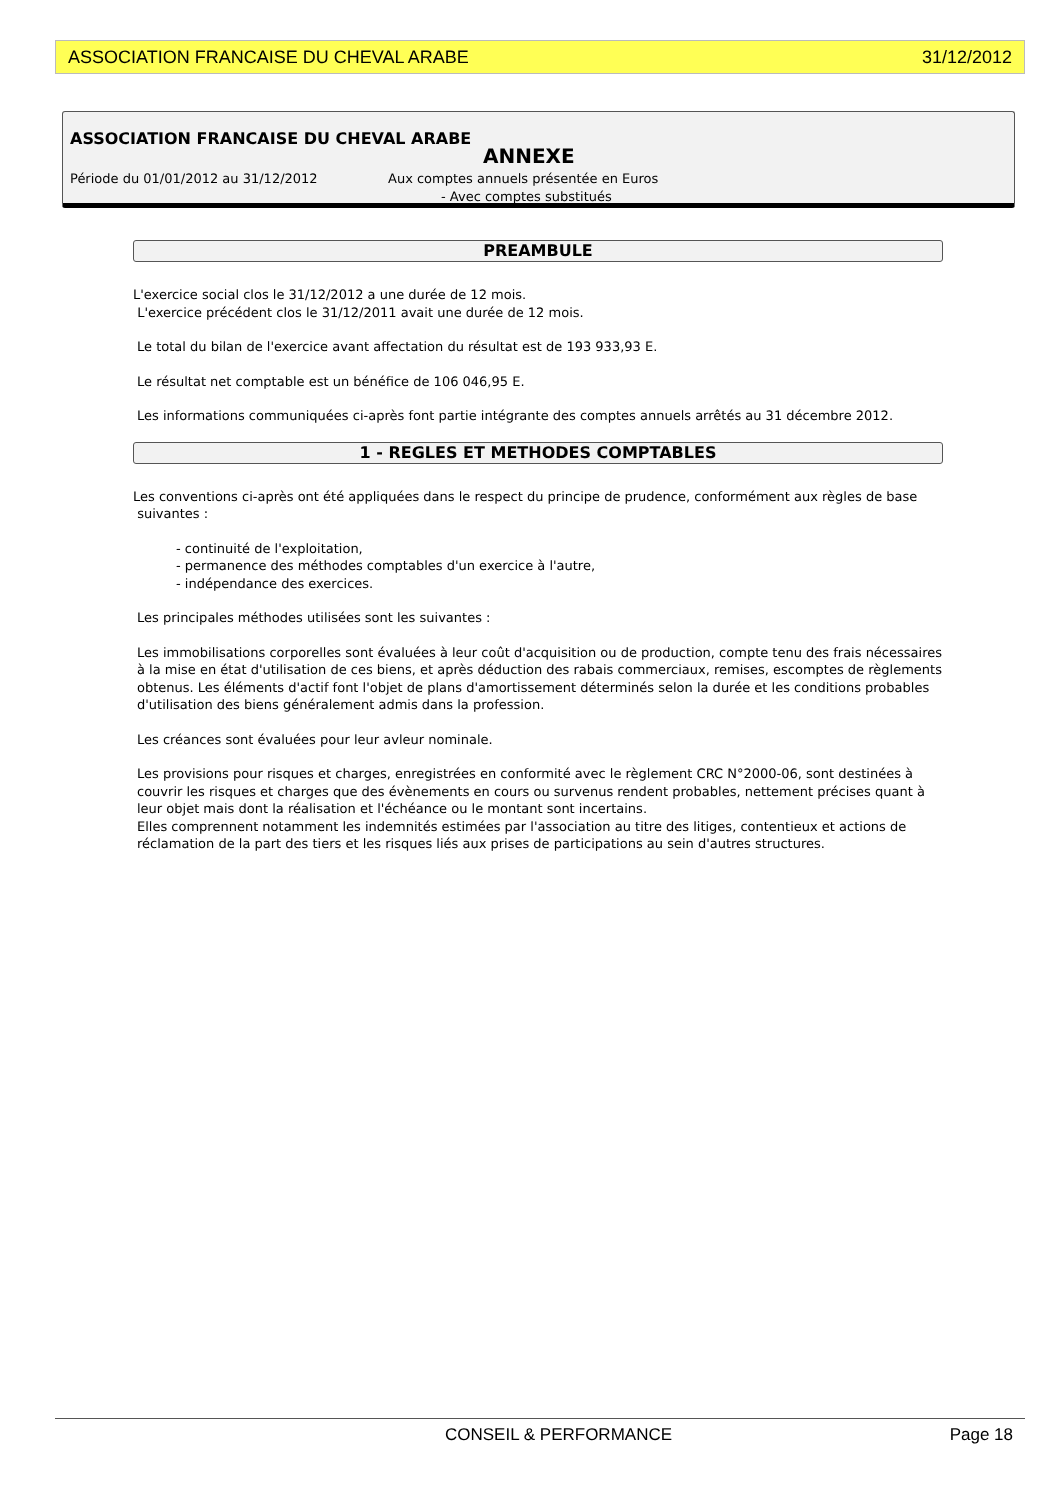ASSOCIATION FRANCAISE DU CHEVAL ARABE 31/12/2012
ASSOCIATION FRANCAISE DU CHEVAL ARABE
ANNEXE
Période du 01/01/2012 au 31/12/2012
Aux comptes annuels présentée en Euros
- Avec comptes substitués
PREAMBULE
L'exercice social clos le 31/12/2012 a une durée de 12 mois.
L'exercice précédent clos le 31/12/2011 avait une durée de 12 mois.
Le total du bilan de l'exercice avant affectation du résultat est de 193 933,93 E.
Le résultat net comptable est un bénéfice de 106 046,95 E.
Les informations communiquées ci-après font partie intégrante des comptes annuels arrêtés au 31 décembre 2012.
1 - REGLES ET METHODES COMPTABLES
Les conventions ci-après ont été appliquées dans le respect du principe de prudence, conformément aux règles de base
suivantes :
- continuité de l'exploitation,
- permanence des méthodes comptables d'un exercice à l'autre,
- indépendance des exercices.
Les principales méthodes utilisées sont les suivantes :
Les immobilisations corporelles sont évaluées à leur coût d'acquisition ou de production, compte tenu des frais nécessaires à la mise en état d'utilisation de ces biens, et après déduction des rabais commerciaux, remises, escomptes de règlements obtenus. Les éléments d'actif font l'objet de plans d'amortissement déterminés selon la durée et les conditions probables d'utilisation des biens généralement admis dans la profession.
Les créances sont évaluées pour leur avleur nominale.
Les provisions pour risques et charges, enregistrées en conformité avec le règlement CRC N°2000-06, sont destinées à couvrir les risques et charges que des évènements en cours ou survenus rendent probables, nettement précises quant à leur objet mais dont la réalisation et l'échéance ou le montant sont incertains.
Elles comprennent notamment les indemnités estimées par l'association au titre des litiges, contentieux et actions de réclamation de la part des tiers et les risques liés aux prises de participations au sein d'autres structures.
CONSEIL & PERFORMANCE Page 18